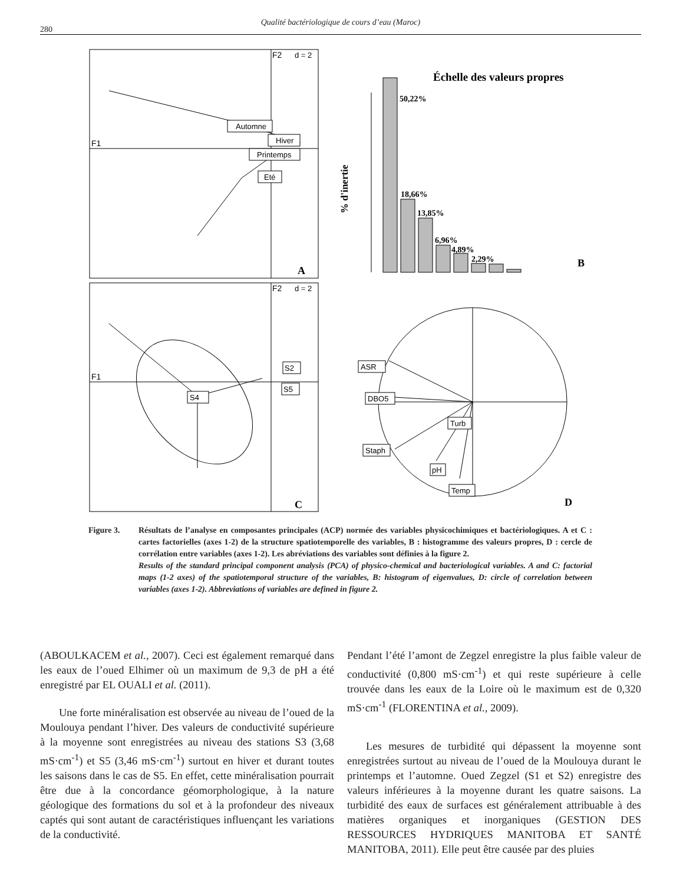280
Qualité bactériologique de cours d’eau (Maroc)
F1
F2
d = 2
Automne
Hiver
Printemps
Eté
A
F1
F2
d = 2
S4
S2
S5
C
Échelle des valeurs propres
% d'inertie
50,22%
18,66%
13,85%
6,96%
4,89%
2,29%
B
ASR
DBO5
Turb
Staph
pH
Temp
D
Figure 3. Résultats de l’analyse en composantes principales (ACP) normée des variables physicochimiques et bactériologiques. A et C : cartes factorielles (axes 1-2) de la structure spatiotemporelle des variables, B : histogramme des valeurs propres, D : cercle de corrélation entre variables (axes 1-2). Les abréviations des variables sont définies à la figure 2.
Results of the standard principal component analysis (PCA) of physico-chemical and bacteriological variables. A and C: factorial maps (1-2 axes) of the spatiotemporal structure of the variables, B: histogram of eigenvalues, D: circle of correlation between variables (axes 1-2). Abbreviations of variables are defined in figure 2.
(ABOULKACEM et al., 2007). Ceci est également remarqué dans les eaux de l’oued Elhimer où un maximum de 9,3 de pH a été enregistré par EL OUALI et al. (2011).
Une forte minéralisation est observée au niveau de l’oued de la Moulouya pendant l’hiver. Des valeurs de conductivité supérieure à la moyenne sont enregistrées au niveau des stations S3 (3,68 mS·cm<sup>-1</sup>) et S5 (3,46 mS·cm<sup>-1</sup>) surtout en hiver et durant toutes les saisons dans le cas de S5. En effet, cette minéralisation pourrait être due à la concordance géomorphologique, à la nature géologique des formations du sol et à la profondeur des niveaux captés qui sont autant de caractéristiques influençant les variations de la conductivité.
Pendant l’été l’amont de Zegzel enregistre la plus faible valeur de conductivité (0,800 mS·cm<sup>-1</sup>) et qui reste supérieure à celle trouvée dans les eaux de la Loire où le maximum est de 0,320 mS·cm<sup>-1</sup> (FLORENTINA et al., 2009).
Les mesures de turbidité qui dépassent la moyenne sont enregistrées surtout au niveau de l’oued de la Moulouya durant le printemps et l’automne. Oued Zegzel (S1 et S2) enregistre des valeurs inférieures à la moyenne durant les quatre saisons. La turbidité des eaux de surfaces est généralement attribuable à des matières organiques et inorganiques (GESTION DES RESSOURCES HYDRIQUES MANITOBA ET SANTÉ MANITOBA, 2011). Elle peut être causée par des pluies